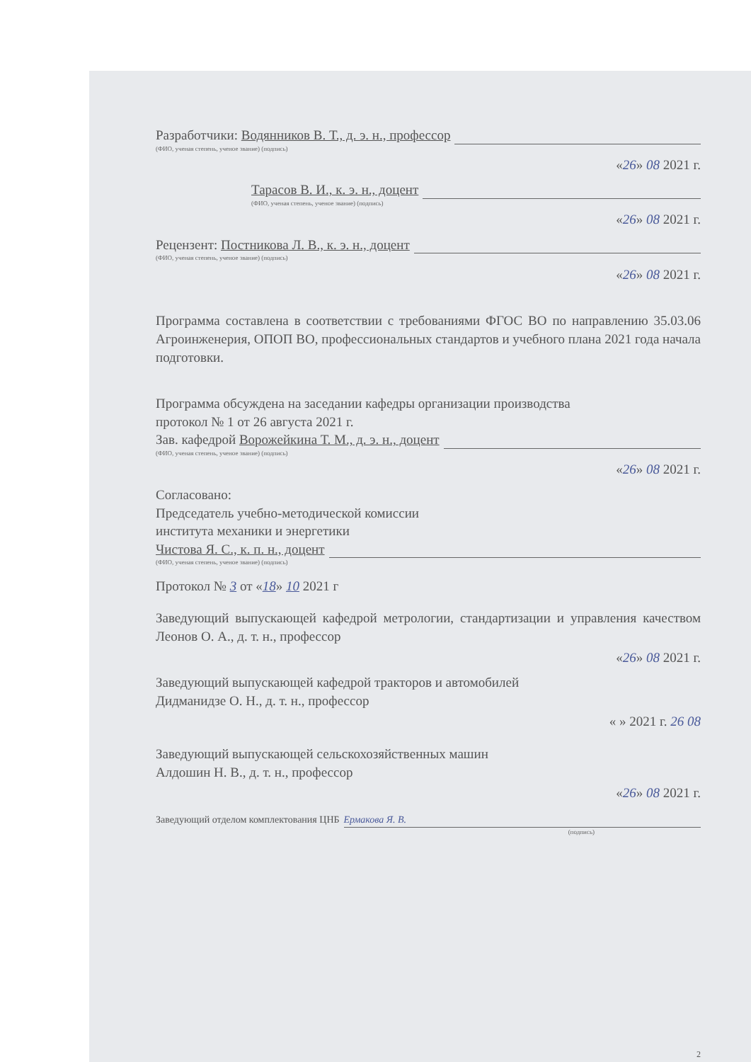Разработчики: Водянников В. Т., д. э. н., профессор
(ФИО, ученая степень, ученое звание) (подпись)
«26» 08 2021 г.
Тарасов В. И., к. э. н., доцент
(ФИО, ученая степень, ученое звание) (подпись)
«26» 08 2021 г.
Рецензент: Постникова Л. В., к. э. н., доцент
(ФИО, ученая степень, ученое звание) (подпись)
«26» 08 2021 г.
Программа составлена в соответствии с требованиями ФГОС ВО по направлению 35.03.06 Агроинженерия, ОПОП ВО, профессиональных стандартов и учебного плана 2021 года начала подготовки.
Программа обсуждена на заседании кафедры организации производства
протокол № 1 от 26 августа 2021 г.
Зав. кафедрой Ворожейкина Т. М., д. э. н., доцент
(ФИО, ученая степень, ученое звание) (подпись)
«26» 08 2021 г.
Согласовано:
Председатель учебно-методической комиссии
института механики и энергетики
Чистова Я. С., к. п. н., доцент
(ФИО, ученая степень, ученое звание) (подпись)
Протокол № 3 от «18» 10 2021 г
Заведующий выпускающей кафедрой метрологии, стандартизации и управления качеством Леонов О. А., д. т. н., профессор
«26» 08 2021 г.
Заведующий выпускающей кафедрой тракторов и автомобилей
Дидманидзе О. Н., д. т. н., профессор
« » 2021 г. 26 08
Заведующий выпускающей сельскохозяйственных машин
Алдошин Н. В., д. т. н., профессор
«26» 08 2021 г.
Заведующий отделом комплектования ЦНБ Ермакова Я. В.
(подпись)
2